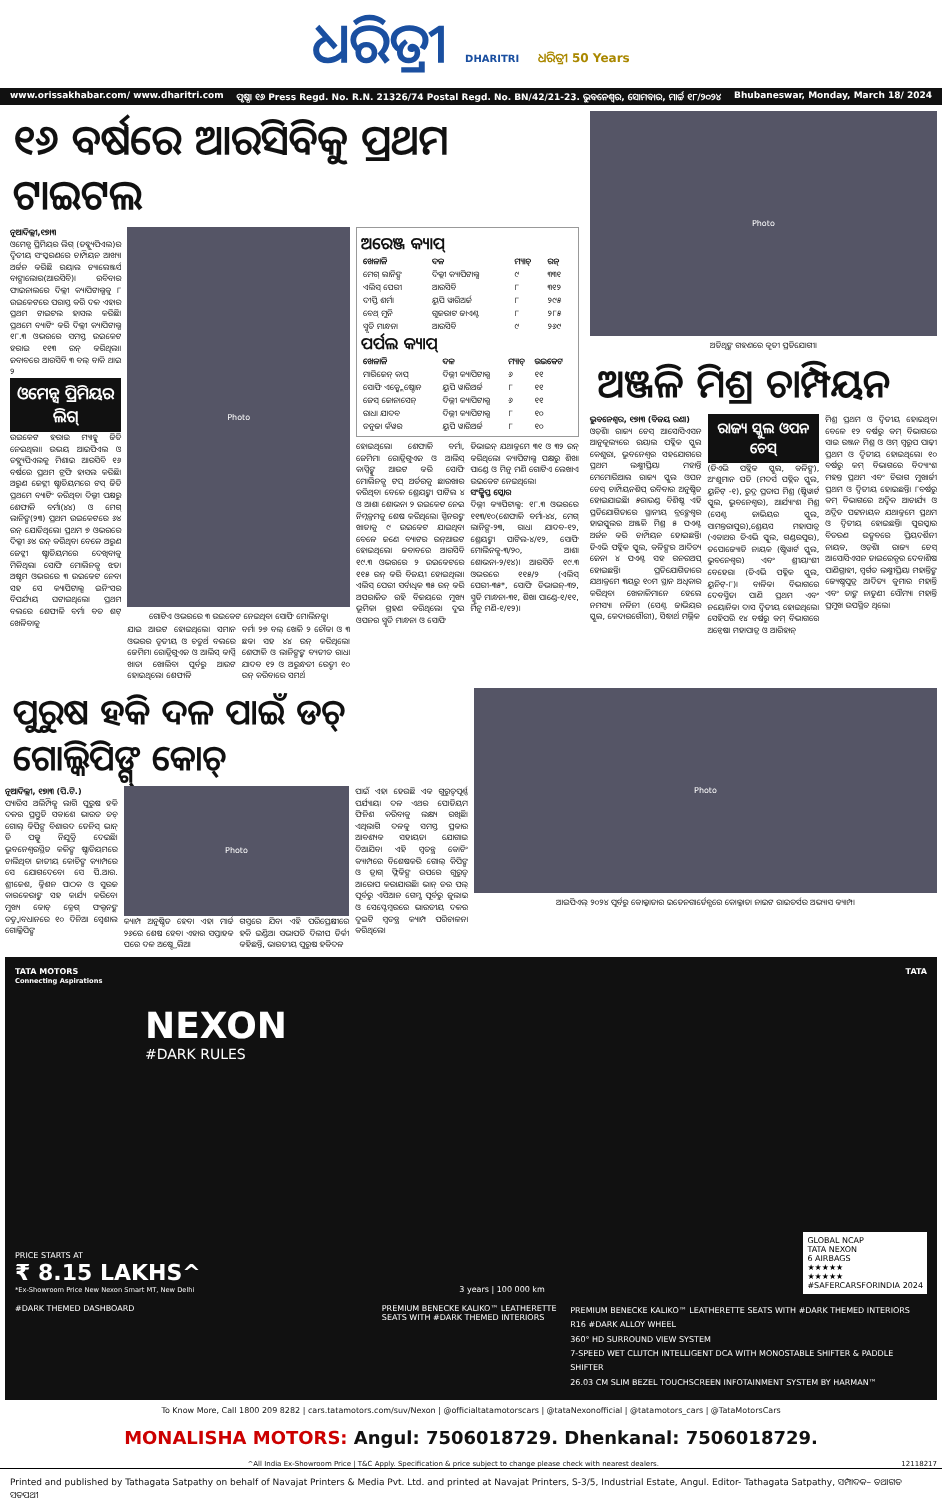ଧରିତ୍ରୀ DHARITRI ଧରିତ୍ରୀ 50 Years
www.orissakhabar.com/ www.dharitri.com ପୃଷ୍ଠା ୧୬ Press Regd. No. R.N. 21326/74 Postal Regd. No. BN/42/21-23. ଭୁବନେଶ୍ୱର, ସୋମବାର, ମାର୍ଚ୍ଚ ୧୮/୨୦୨୪ Bhubaneswar, Monday, March 18/ 2024
୧୬ ବର୍ଷରେ ଆରସିବିକୁ ପ୍ରଥମ ଟାଇଟଲ
ନୂଆଦିଲ୍ଲୀ,୧୭।୩
ଓମେନ୍ସ ପ୍ରିମିୟର ଲିଗ୍ (ଡବ୍ଲ୍ୟୁପିଏଲ)ର ଦ୍ୱିତୀୟ ସଂସ୍କରଣରେ ଚାମ୍ପିୟନ ଆଖ୍ୟା ଅର୍ଜନ କରିଛି ରୟାଲ ଚ୍ୟାଲେଞ୍ଜର୍ସ ବାଙ୍ଗାଲୋର(ଆରସିବି)। ରବିବାର ଫାଇନାଲରେ ଦିଲ୍ଲୀ କ୍ୟାପିଟାଲ୍ସକୁ ୮ ଉଇକେଟରେ ପରାସ୍ତ କରି ଦଳ ଏହାର ପ୍ରଥମ ଟାଇଟଲ ହାସଲ କରିଛି। ପ୍ରଥମେ ବ୍ୟାଟିଂ କରି ଦିଲ୍ଲୀ କ୍ୟାପିଟାଲ୍ସ ୧୮.୩ ଓଭରରେ ସମସ୍ତ ଉଇକେଟ ହରାଇ ୧୧୩ ରନ୍ କରିଥିଲା। ଜବାବରେ ଆରସିବି ୩ ବଲ୍ ବାକି ଥାଇ ୨
ଓମେନ୍ସ ପ୍ରିମିୟର ଲିଗ୍
ଉଇକେଟ ହରାଇ ମ୍ୟାଚ୍କୁ ଜିତି ନେଇଥିଲା। ଉଭୟ ଆଇପିଏଲ ଓ ଡବ୍ଲ୍ୟୁପିଏଲକୁ ମିଶାଇ ଆରସିବି ୧୬ ବର୍ଷରେ ପ୍ରଥମ ଟ୍ରଫି ହାସଲ କରିଛି। ଅରୁଣ ଜେଟ୍ଲୀ ଷ୍ଟାଡିୟମରେ ଟସ୍ ଜିତି ପ୍ରଥମେ ବ୍ୟାଟିଂ କରିଥିବା ଦିଲ୍ଲୀ ପକ୍ଷରୁ ଶେଫାଳି ବର୍ମା(୪୪) ଓ ମେଗ୍ ଲାନିଙ୍ଗ(୨୩) ପ୍ରଥମ ଉଇକେଟରେ ୬୪ ରନ୍ ଯୋଡିଥିଲେ। ପ୍ରଥମ ୭ ଓଭରରେ ଦିଲ୍ଲୀ ୬୪ ରନ୍ କରିଥିବା ବେଳେ ଅରୁଣ ଜେଟ୍ଲୀ ଷ୍ଟାଡିୟମରେ ଦେଖିବାକୁ ମିଳିଥିଲା ସୋଫି ମୋଲିନକ୍ସ ଝଡ। ଅଷ୍ଟମ ଓଭରରେ ୩ ଉଇକେଟ ନେବା ସହ ସେ କ୍ୟାପିଟାଲ୍ସ ଇନିଂସର ବିପର୍ଯ୍ୟୟ ଘଟାଇଥିଲେ। ପ୍ରଥମ ବଲରେ ଶେଫାଳି ବର୍ମା ବଡ ଶଟ୍ ଖେଳିବାକୁ
Photo
ଗୋଟିଏ ଓଭରରେ ୩ ଉଇକେଟ ନେଇଥିବା ସୋଫି ମୋଲିନକ୍ସ।
ଯାଇ ଆଉଟ ହୋଇଥିଲେ। ସମାନ ଓଭରର ତୃତୀୟ ଓ ଚତୁର୍ଥ ବଲରେ ଜେମିମା ରୋଡ୍ରିଗୁଏଜ ଓ ଆଲିସ୍ କାପ୍ସି ଖାତା ଖୋଲିବା ପୂର୍ବରୁ ଆଉଟ ହୋଇଥିଲେ। ଶେଫାଳି
ବର୍ମା ୨୭ ବଲ୍ ଖେଳି ୨ ଚୌକା ଓ ୩ ଛକା ସହ ୪୪ ରନ୍ କରିଥିଲେ। ଶେଫାଳି ଓ ଲାନିଙ୍ଗଙ୍କ ବ୍ୟତୀତ ରାଧା ଯାଦବ ୧୨ ଓ ଅରୁନ୍ଧତୀ ରେଡ୍ଡୀ ୧୦ ରନ୍ କରିବାରେ ସମର୍ଥ
ଅରେଞ୍ଜ କ୍ୟାପ୍
| ଖେଳାଳି | ଦଳ | ମ୍ୟାଚ୍ | ରନ୍ |
| --- | --- | --- | --- |
| ମେଗ୍ ଲାନିଙ୍ଗ | ଦିଲ୍ଲୀ କ୍ୟାପିଟାଲ୍ସ | ୯ | ୩୩୧ |
| ଏଲିସ୍ ପେରୀ | ଆରସିବି | ୮ | ୩୧୨ |
| ଦୀପ୍ତି ଶର୍ମା | ୟୁପି ୱାରିଅର୍ଜ | ୮ | ୨୯୫ |
| ବେଥ୍ ମୁନି | ଗୁଜରାଟ ଜାଏଣ୍ଟ | ୮ | ୨୮୫ |
| ସ୍ମୃତି ମାନ୍ଧନା | ଆରସିବି | ୯ | ୨୬୯ |
ପର୍ପଲ କ୍ୟାପ୍
| ଖେଳାଳି | ଦଳ | ମ୍ୟାଚ୍ | ଉଇକେଟ |
| --- | --- | --- | --- |
| ମାରିଜେନ୍ କାପ୍ | ଦିଲ୍ଲୀ କ୍ୟାପିଟାଲ୍ସ | ୬ | ୧୧ |
| ସୋଫି ଏକ୍କ୍ଲେଷ୍ଟୋନ | ୟୁପି ୱାରିଅର୍ଜ | ୮ | ୧୧ |
| ଜେସ୍ ଜୋନାସେନ୍ | ଦିଲ୍ଲୀ କ୍ୟାପିଟାଲ୍ସ | ୬ | ୧୧ |
| ରାଧା ଯାଦବ | ଦିଲ୍ଲୀ କ୍ୟାପିଟାଲ୍ସ | ୮ | ୧୦ |
| ତନୁଜା କଁୱର | ୟୁପି ୱାରିଅର୍ଜ | ୮ | ୧୦ |
ହୋଇଥିଲେ। ଶେଫାଳି ବର୍ମା, ଜେମିମା ରୋଡ୍ରିଗୁଏଜ ଓ ଆଲିସ୍ କାପ୍ସିଙ୍କୁ ଆଉଟ କରି ସୋଫି ମୋଲିନକ୍ସ ଟପ୍ ଅର୍ଡରକୁ ଛାରଖାର କରିଥିବା ବେଳେ ଶ୍ରେୟଙ୍କା ପାଟିଲ ୪ ଓ ଆଶା ଶୋଭନା ୨ ଉଇକେଟ ନେଇ ନିମ୍ନକ୍ରମକୁ ଶେଷ କରିଥିଲେ। ସ୍ପିନରଙ୍କ ଖାତାକୁ ୯ ଉଇକେଟ ଯାଇଥିବା ବେଳେ ଜଣେ ବ୍ୟାଟର ରନ୍ଆଉଟ ହୋଇଥିଲେ। ଜବାବରେ ଆରସିବି ୧୯.୩ ଓଭରରେ ୨ ଉଇକେଟରେ ୧୧୫ ରନ୍ କରି ବିଜୟୀ ହୋଇଥିଲା। ଏଲିସ୍ ପେରୀ ସର୍ବାଧିକ ୩୫ ରନ୍ କରି ଅପରାଜିତ ରହି ବିଜୟରେ ମୁଖ୍ୟ ଭୂମିକା ଗ୍ରହଣ କରିଥିଲେ। ଦୁଇ ଓପନର ସ୍ମୃତି ମାନ୍ଧନା ଓ ସୋଫି
ଡିଭାଇନ୍ ଯଥାକ୍ରମେ ୩୧ ଓ ୩୨ ରନ୍ କରିଥିଲେ। କ୍ୟାପିଟାଲ୍ସ ପକ୍ଷରୁ ଶିଖା ପାଣ୍ଡେ ଓ ମିନୁ ମଣି ଗୋଟିଏ ଲେଖାଏ ଉଇକେଟ ନେଇଥିଲେ।
ସଂକ୍ଷିପ୍ତ ସ୍କୋର
ଦିଲ୍ଲୀ କ୍ୟାପିଟାଲ୍ସ: ୧୮.୩ ଓଭରରେ ୧୧୩/୧୦(ଶେଫାଳି ବର୍ମା-୪୪, ମେଗ୍ ଲାନିଙ୍ଗ-୨୩, ରାଧା ଯାଦବ-୧୨, ଶ୍ରେୟଙ୍କା ପାଟିଲ-୪/୧୨, ସୋଫି ମୋଲିନକ୍ସ-୩/୨୦, ଆଶା ଶୋଭନା-୨/୧୪)। ଆରସିବି ୧୯.୩ ଓଭରରେ ୧୧୫/୨ (ଏଲିସ୍ ପେରୀ-୩୫*, ସୋଫି ଡିଭାଇନ୍-୩୨, ସ୍ମୃତି ମାନ୍ଧନା-୩୧, ଶିଖା ପାଣ୍ଡେ-୧/୧୧, ମିନୁ ମଣି-୧/୧୨)।
Photo
ଅତିଥିଙ୍କ ଗହଣରେ କୃତୀ ପ୍ରତିଯୋଗୀ।
ଅଞ୍ଜଳି ମିଶ୍ର ଚାମ୍ପିୟନ
ଭୁବନେଶ୍ୱର, ୧୭।୩ (ବିଜୟ ରଣା)
ଓଡ଼ିଶା ରାଜ୍ୟ ଚେସ୍ ଆସୋସିଏସନ ଆନୁକୂଲ୍ୟରେ ରୟାଲ ପବ୍ଲିକ ସ୍କୁଲ କେଶୁରା, ଭୁବନେଶ୍ୱର ସହଯୋଗରେ ପ୍ରଥମ ଲକ୍ଷ୍ମୀପ୍ରିୟା ମହାନ୍ତି ମେମୋରିଆଲ ରାଜ୍ୟ ସ୍କୁଲ ଓପନ ଚେସ୍ ଚାମ୍ପିୟନଶିପ୍ ରବିବାର ଅନୁଷ୍ଠିତ ହୋଇଯାଇଛି। ୫ରାଉଣ୍ଡ ବିଶିଷ୍ଟ ଏହି ପ୍ରତିଯୋଗିତାରେ ସ୍ଥାନୀୟ ବ୍ରହ୍ମେଶ୍ୱର ହାଇସ୍କୁଲର ଅଞ୍ଜଳି ମିଶ୍ର ୫ ପଏଣ୍ଟ ଅର୍ଜନ କରି ଚାମ୍ପିୟନ ହୋଇଛନ୍ତି। ଡିଏଭି ପବ୍ଲିକ ସ୍କୁଲ, କଳିଙ୍ଗର ଆଦିତ୍ୟ ଜେନା ୪ ପଏଣ୍ଟ ସହ ରନରଅପ୍ ହୋଇଛନ୍ତି। ପ୍ରତିଯୋଗିତାରେ ଯଥାକ୍ରମେ ୩ୟରୁ ୧୦ମ ସ୍ଥାନ ଅଧିକାର କରିଥିବା ଖେଳାଳିମାନେ ହେଲେ ନମସ୍ୟା ନଳିନୀ (ସେଣ୍ଟ ଜାଭିୟର ସ୍କୁଲ, କେଦାରଗୌରୀ), ସିଦ୍ଧାର୍ଥ ମଲ୍ଲିକ
ରାଜ୍ୟ ସ୍କୁଲ ଓପନ ଚେସ୍
(ଡିଏଭି ପବ୍ଲିକ ସ୍କୁଲ, କଳିଙ୍ଗ), ଅଂଶୁମାନ ପତି (ମଦର୍ସ ପବ୍ଲିକ ସ୍କୁଲ, ୟୁନିଟ୍ -୧), ରୁଦ୍ର ପ୍ରତାପ ମିଶ୍ର (ଷ୍ଟିୱାର୍ଟ ସ୍କୁଲ, ଭୁବନେଶ୍ୱର), ଆର୍ଯ୍ୟାଂଶ ମିଶ୍ର (ସେଣ୍ଟ ଜାଭିୟର ସ୍କୁଲ, ସାମନ୍ତରାପୁର),ଶ୍ରେୟସ ମହାପାତ୍ର (ଏକାଥର ଡିଏଭି ସ୍କୁଲ, ଗଣ୍ଡରପୁର), ତପୋଜ୍ୟୋତି ନାୟକ (ଷ୍ଟିୱାର୍ଟ ସ୍କୁଲ, ଭୁବନେଶ୍ୱର) ଏବଂ ଶ୍ରୀୟାଂଶୀ ବେହେରା (ଡିଏଭି ପବ୍ଲିକ ସ୍କୁଲ, ୟୁନିଟ୍-୮)। ବାଳିକା ବିଭାଗରେ ଦେବସ୍ମିତା ପାଣି ପ୍ରଥମ ଏବଂ ନୟୋନିକା ଦାସ ଦ୍ୱିତୀୟ ହୋଇଥିଲେ। ସେହିପରି ୧୪ ବର୍ଷରୁ କମ୍ ବିଭାଗରେ ଅନ୍ୱେଷା ମହାପାତ୍ର ଓ ଆରିହାନ୍
ମିଶ୍ର ପ୍ରଥମ ଓ ଦ୍ୱିତୀୟ ହୋଇଥିବା ବେଳେ ୧୨ ବର୍ଷରୁ କମ୍ ବିଭାଗରେ ସାଇ ରଞ୍ଜନ ମିଶ୍ର ଓ ଓମ୍ ସ୍ୱରୂପ ପାଢ଼ୀ ପ୍ରଥମ ଓ ଦ୍ୱିତୀୟ ହୋଇଥିଲେ। ୧୦ ବର୍ଷରୁ କମ୍ ବିଭାଗରେ ବିଦ୍ୟାଂଶ ମହନ୍ତ ପ୍ରଥମ ଏବଂ ଚିରାଗ ମୁଖାର୍ଜୀ ପ୍ରଥମ ଓ ଦ୍ୱିତୀୟ ହୋଇଛନ୍ତି। ୮ବର୍ଷରୁ କମ୍ ବିଭାଗରେ ଅଦ୍ୱିକ ଆଚାର୍ଯ୍ୟ ଓ ଅଦ୍ରିତ ପଟ୍ଟନାୟକ ଯଥାକ୍ରମେ ପ୍ରଥମ ଓ ଦ୍ୱିତୀୟ ହୋଇଛନ୍ତି। ପୁରସ୍କାର ବିତରଣ ଉତ୍ସବରେ ପ୍ରିୟଦର୍ଶିନୀ ନାୟକ, ଓଡ଼ିଶା ରାଜ୍ୟ ଚେସ୍ ଆସୋସିଏସନ ଡାଇରେକ୍ଟର ଦେବାଶିଷ ପାଣିଗ୍ରାହୀ, ସ୍ୱର୍ଗତ ଲକ୍ଷ୍ମୀପ୍ରିୟା ମହାନ୍ତିଙ୍କ ଜ୍ୟେଷ୍ଠପୁତ୍ର ଆଦିତ୍ୟ କୁମାର ମହାନ୍ତି ଏବଂ ତାଙ୍କ ନାତୁଣୀ ସୌମ୍ୟା ମହାନ୍ତି ପ୍ରମୁଖ ଉପସ୍ଥିତ ଥିଲେ।
ପୁରୁଷ ହକି ଦଳ ପାଇଁ ଡଚ୍ ଗୋଲ୍କିପିଙ୍ଗ୍ କୋଚ୍
ନୂଆଦିଲ୍ଲୀ, ୧୭।୩ (ପି.ଟି.)
ପ୍ୟାରିସ ଅଲିମ୍ପିକ୍ସ ଲାଗି ପୁରୁଷ ହକି ଦଳର ପ୍ରସ୍ତୁତି ସକାଶେ ଭାରତ ଡଚ୍ ଗୋଲ୍ କିପିଙ୍ଗ ବିଶାରଦ ଡେନିସ୍ ଭାନ୍ ଡି ପଲ୍କୁ ନିଯୁକ୍ତି ଦେଇଛି। ଭୁବନେଶ୍ୱରସ୍ଥିତ କଳିଙ୍ଗ ଷ୍ଟାଡିୟମରେ ଚାଲିଥିବା ଜାତୀୟ କୋଚିଙ୍ଗ କ୍ୟାମ୍ପରେ ସେ ଯୋଗଦେବେ। ସେ ପି.ଆର. ଶ୍ରୀଜେଶ, କ୍ରିଶନ ପାଠକ ଓ ସୁରଜ କାରକେରାଙ୍କ ସହ କାର୍ଯ୍ୟ କରିବେ। ମୁଖ୍ୟ କୋଚ୍ କ୍ରେଗ୍ ଫଲ୍ଟନଙ୍କ ତତ୍ତ୍ୱାବଧାନରେ ୧୦ ଦିନିଆ ସ୍ୱେଶାଲ ଗୋଲ୍କିପିଙ୍ଗ
Photo
କ୍ୟାମ୍ପ ଅନୁଷ୍ଠିତ ହେବ। ଏହା ମାର୍ଚ୍ଚ ୨୬ରେ ଶେଷ ହେବ। ଏହାର ସପ୍ତାହକ ପରେ ଦଳ ଅଷ୍ଟ୍ରେଲିଆ
ଗସ୍ତରେ ଯିବ। ଏହି ପରିପ୍ରେକ୍ଷୀରେ ହକି ଇଣ୍ଡିଆ ସଭାପତି ଦିଲୀପ ତିର୍କୀ କହିଛନ୍ତି, ଭାରତୀୟ ପୁରୁଷ ହକିଦଳ
ପାଇଁ ଏହା ହେଉଛି ଏକ ଗୁରୁତ୍ୱପୂର୍ଣ୍ଣ ପର୍ଯ୍ୟାୟ। ଦଳ ଏଥର ପୋଡିୟମ ଫିନିଶ କରିବାକୁ ଲକ୍ଷ୍ୟ ରଖିଛି। ଏଥିଲାଗି ଦଳକୁ ସମସ୍ତ ପ୍ରକାର ଆବଶ୍ୟକ ସହାୟତା ଯୋଗାଇ ଦିଆଯିବ। ଏହି ସ୍ୱତନ୍ତ୍ର କୋଚିଂ କ୍ୟାମ୍ପରେ ବିଶେଷକରି ଗୋଲ୍ କିପିଙ୍ଗ ଓ ଡ୍ରାଗ୍ ଫ୍ଲିକିଙ୍ଗ ଉପରେ ଗୁରୁତ୍ୱ ଆରୋପ କରାଯାଉଛି। ଭାନ୍ ଡର ପଲ୍ ପୂର୍ବରୁ ଏସିଆନ ଗେମ୍ସ ପୂର୍ବରୁ ଜୁଲାଇ ଓ ସେପ୍ଟେମ୍ବରରେ ଭାରତୀୟ ଦଳର ଦୁଇଟି ସ୍ୱତନ୍ତ୍ର କ୍ୟାମ୍ପ ପରିଚାଳନା କରିଥିଲେ।
Photo
ଆଇପିଏଲ୍ ୨୦୨୪ ପୂର୍ବରୁ କୋଲ୍କାତାର ଇଡେନଗାର୍ଡେନ୍ସରେ କୋଲ୍କାତା ନାଇଟ ରାଇଡର୍ସର ଅଭ୍ୟାସ କ୍ୟାମ୍ପ।
TATA MOTORS
Connecting Aspirations TATA
NEXON
#DARK RULES
PRICE STARTS AT
₹ 8.15 LAKHS^
*Ex-Showroom Price New Nexon Smart MT, New Delhi
3 years | 100 000 km
GLOBAL NCAP
TATA NEXON
6 AIRBAGS
★★★★★
★★★★★
#SAFERCARSFORINDIA 2024
#DARK THEMED DASHBOARD PREMIUM BENECKE KALIKO™ LEATHERETTE SEATS WITH #DARK THEMED INTERIORS
PREMIUM BENECKE KALIKO™ LEATHERETTE SEATS WITH #DARK THEMED INTERIORS
R16 #DARK ALLOY WHEEL
360° HD SURROUND VIEW SYSTEM
7-SPEED WET CLUTCH INTELLIGENT DCA WITH MONOSTABLE SHIFTER & PADDLE SHIFTER
26.03 CM SLIM BEZEL TOUCHSCREEN INFOTAINMENT SYSTEM BY HARMAN™
To Know More, Call 1800 209 8282 | cars.tatamotors.com/suv/Nexon | @officialtatamotorscars | @tataNexonofficial | @tatamotors_cars | @TataMotorsCars
MONALISHA MOTORS: Angul: 7506018729. Dhenkanal: 7506018729.
^All India Ex-Showroom Price | T&C Apply. Specification & price subject to change please check with nearest dealers. 12118217
Printed and published by Tathagata Satpathy on behalf of Navajat Printers & Media Pvt. Ltd. and printed at Navajat Printers, S-3/5, Industrial Estate, Angul. Editor- Tathagata Satpathy, ସମ୍ପାଦକ– ତଥାଗତ ସତପଥୀ